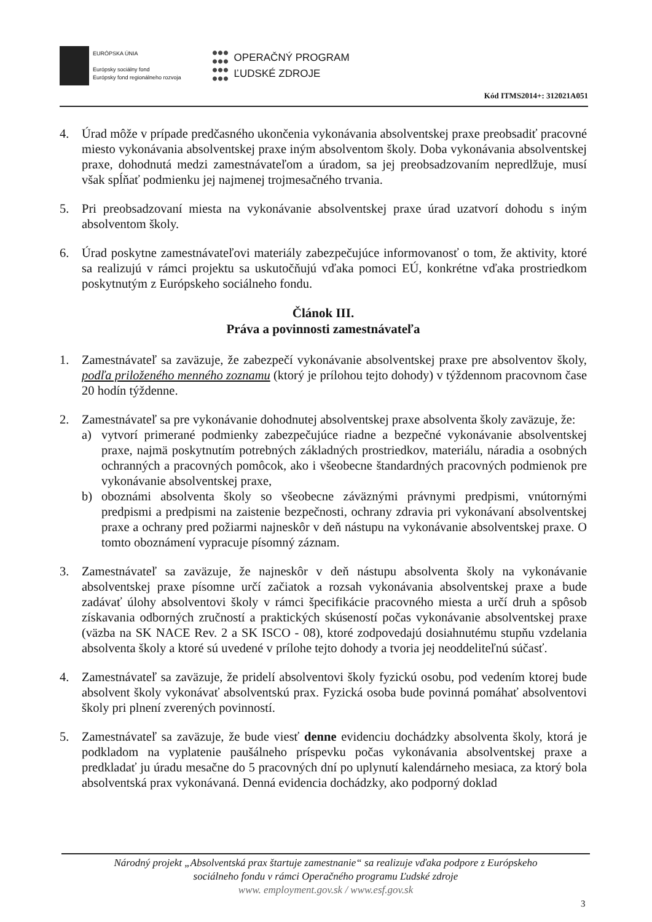EURÓPSKA ÚNIA
Európsky sociálny fond
Európsky fond regionálneho rozvoja
OPERAČNÝ PROGRAM
ĽUDSKÉ ZDROJE
Kód ITMS2014+: 312021A051
4. Úrad môže v prípade predčasného ukončenia vykonávania absolventskej praxe preobsadiť pracovné miesto vykonávania absolventskej praxe iným absolventom školy. Doba vykonávania absolventskej praxe, dohodnutá medzi zamestnávateľom a úradom, sa jej preobsadzovaním nepredlžuje, musí však spĺňať podmienku jej najmenej trojmesačného trvania.
5. Pri preobsadzovaní miesta na vykonávanie absolventskej praxe úrad uzatvorí dohodu s iným absolventom školy.
6. Úrad poskytne zamestnávateľovi materiály zabezpečujúce informovanosť o tom, že aktivity, ktoré sa realizujú v rámci projektu sa uskutočňujú vďaka pomoci EÚ, konkrétne vďaka prostriedkom poskytnutým z Európskeho sociálneho fondu.
Článok III.
Práva a povinnosti zamestnávateľa
1. Zamestnávateľ sa zaväzuje, že zabezpečí vykonávanie absolventskej praxe pre absolventov školy, podľa priloženého menného zoznamu (ktorý je prílohou tejto dohody) v týždennom pracovnom čase 20 hodín týždenne.
2. Zamestnávateľ sa pre vykonávanie dohodnutej absolventskej praxe absolventa školy zaväzuje, že:
a) vytvorí primerané podmienky zabezpečujúce riadne a bezpečné vykonávanie absolventskej praxe, najmä poskytnutím potrebných základných prostriedkov, materiálu, náradia a osobných ochranných a pracovných pomôcok, ako i všeobecne štandardných pracovných podmienok pre vykonávanie absolventskej praxe,
b) oboznámi absolventa školy so všeobecne záväznými právnymi predpismi, vnútornými predpismi a predpismi na zaistenie bezpečnosti, ochrany zdravia pri vykonávaní absolventskej praxe a ochrany pred požiarmi najneskôr v deň nástupu na vykonávanie absolventskej praxe. O tomto oboznámení vypracuje písomný záznam.
3. Zamestnávateľ sa zaväzuje, že najneskôr v deň nástupu absolventa školy na vykonávanie absolventskej praxe písomne určí začiatok a rozsah vykonávania absolventskej praxe a bude zadávať úlohy absolventovi školy v rámci špecifikácie pracovného miesta a určí druh a spôsob získavania odborných zručností a praktických skúseností počas vykonávanie absolventskej praxe (väzba na SK NACE Rev. 2 a SK ISCO - 08), ktoré zodpovedajú dosiahnutému stupňu vzdelania absolventa školy a ktoré sú uvedené v prílohe tejto dohody a tvoria jej neoddeliteľnú súčasť.
4. Zamestnávateľ sa zaväzuje, že pridelí absolventovi školy fyzickú osobu, pod vedením ktorej bude absolvent školy vykonávať absolventskú prax. Fyzická osoba bude povinná pomáhať absolventovi školy pri plnení zverených povinností.
5. Zamestnávateľ sa zaväzuje, že bude viesť denne evidenciu dochádzky absolventa školy, ktorá je podkladom na vyplatenie paušálneho príspevku počas vykonávania absolventskej praxe a predkladať ju úradu mesačne do 5 pracovných dní po uplynutí kalendárneho mesiaca, za ktorý bola absolventská prax vykonávaná. Denná evidencia dochádzky, ako podporný doklad
Národný projekt „Absolventská prax štartuje zamestnanie“ sa realizuje vďaka podpore z Európskeho
sociálneho fondu v rámci Operačného programu Ľudské zdroje
www. employment.gov.sk / www.esf.gov.sk
3